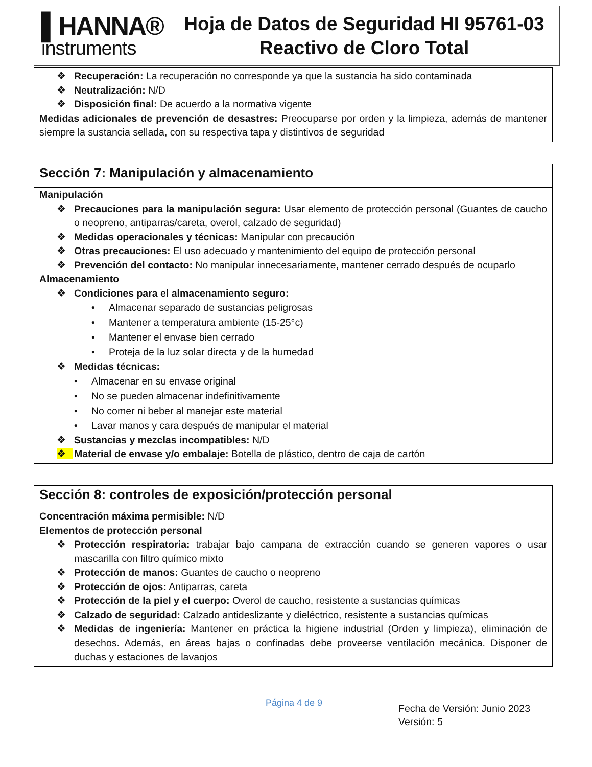▌HANNA®
instruments
Hoja de Datos de Seguridad HI 95761-03
Reactivo de Cloro Total
❖ Recuperación: La recuperación no corresponde ya que la sustancia ha sido contaminada
❖ Neutralización: N/D
❖ Disposición final: De acuerdo a la normativa vigente
Medidas adicionales de prevención de desastres: Preocuparse por orden y la limpieza, además de mantener siempre la sustancia sellada, con su respectiva tapa y distintivos de seguridad
Sección 7: Manipulación y almacenamiento
Manipulación
❖ Precauciones para la manipulación segura: Usar elemento de protección personal (Guantes de caucho o neopreno, antiparras/careta, overol, calzado de seguridad)
❖ Medidas operacionales y técnicas: Manipular con precaución
❖ Otras precauciones: El uso adecuado y mantenimiento del equipo de protección personal
❖ Prevención del contacto: No manipular innecesariamente, mantener cerrado después de ocuparlo
Almacenamiento
❖ Condiciones para el almacenamiento seguro:
• Almacenar separado de sustancias peligrosas
• Mantener a temperatura ambiente (15-25°c)
• Mantener el envase bien cerrado
• Proteja de la luz solar directa y de la humedad
❖ Medidas técnicas:
• Almacenar en su envase original
• No se pueden almacenar indefinitivamente
• No comer ni beber al manejar este material
• Lavar manos y cara después de manipular el material
❖ Sustancias y mezclas incompatibles: N/D
❖ Material de envase y/o embalaje: Botella de plástico, dentro de caja de cartón
Sección 8: controles de exposición/protección personal
Concentración máxima permisible: N/D
Elementos de protección personal
❖ Protección respiratoria: trabajar bajo campana de extracción cuando se generen vapores o usar mascarilla con filtro químico mixto
❖ Protección de manos: Guantes de caucho o neopreno
❖ Protección de ojos: Antiparras, careta
❖ Protección de la piel y el cuerpo: Overol de caucho, resistente a sustancias químicas
❖ Calzado de seguridad: Calzado antideslizante y dieléctrico, resistente a sustancias químicas
❖ Medidas de ingeniería: Mantener en práctica la higiene industrial (Orden y limpieza), eliminación de desechos. Además, en áreas bajas o confinadas debe proveerse ventilación mecánica. Disponer de duchas y estaciones de lavaojos
Página 4 de 9
Fecha de Versión: Junio 2023
Versión: 5